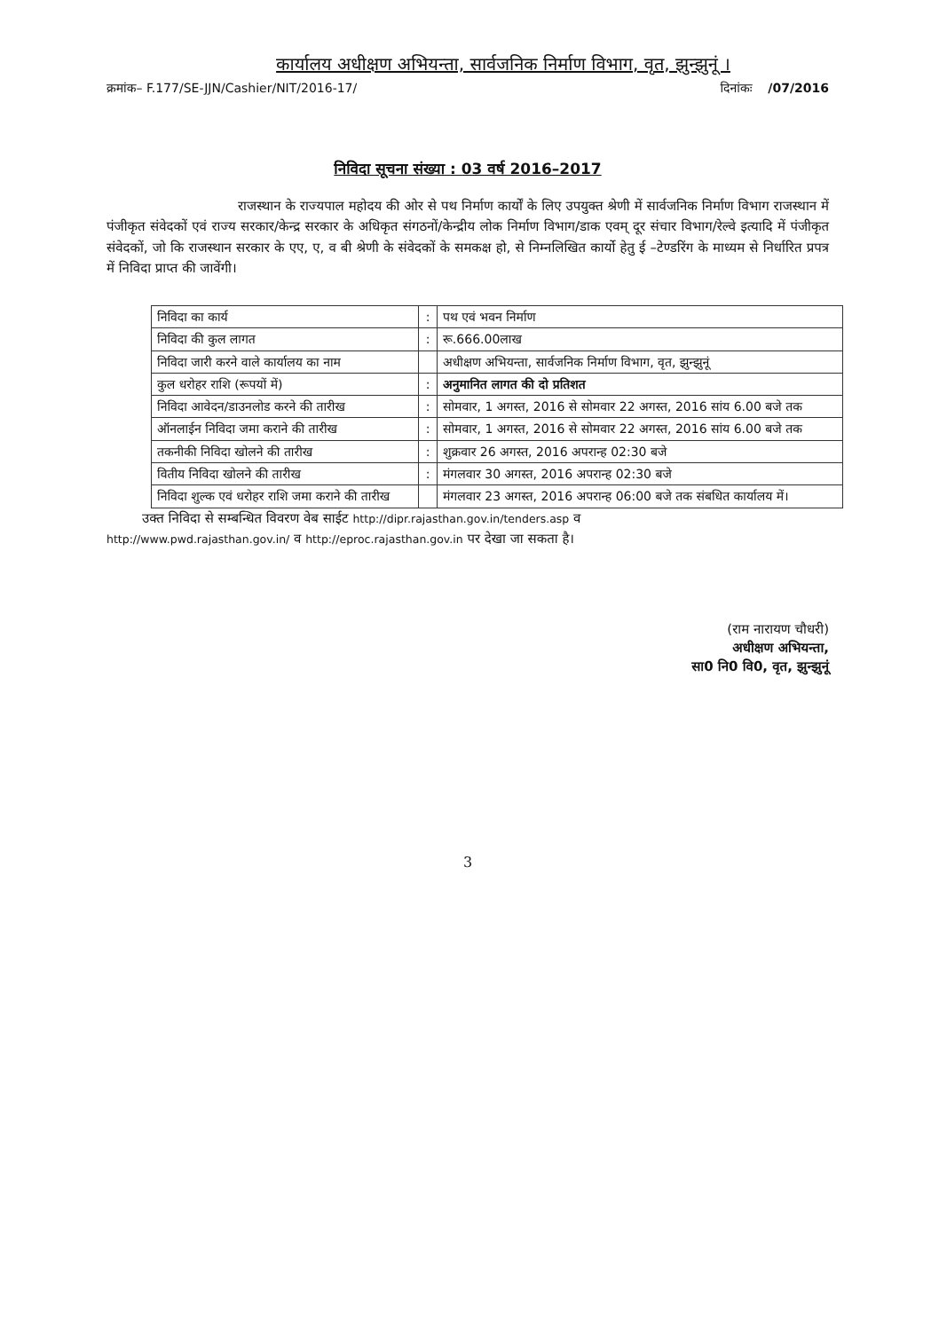कार्यालय अधीक्षण अभियन्ता, सार्वजनिक निर्माण विभाग, वृत, झुन्झुनूं ।
क्रमांक– F.177/SE-JJN/Cashier/NIT/2016-17/ दिनांकः /07/2016
निविदा सूचना संख्या : 03 वर्ष 2016–2017
राजस्थान के राज्यपाल महोदय की ओर से पथ निर्माण कार्यों के लिए उपयुक्त श्रेणी में सार्वजनिक निर्माण विभाग राजस्थान में पंजीकृत संवेदकों एवं राज्य सरकार/केन्द्र सरकार के अधिकृत संगठनों/केन्द्रीय लोक निर्माण विभाग/डाक एवम् दूर संचार विभाग/रेल्वे इत्यादि में पंजीकृत संवेदकों, जो कि राजस्थान सरकार के एए, ए, व बी श्रेणी के संवेदकों के समकक्ष हो, से निम्नलिखित कार्यो हेतु ई –टेण्डरिंग के माध्यम से निर्धारित प्रपत्र में निविदा प्राप्त की जावेंगी।
| निविदा का कार्य | : | पथ एवं भवन निर्माण |
| निविदा की कुल लागत | : | रू.666.00लाख |
| निविदा जारी करने वाले कार्यालय का नाम | | अधीक्षण अभियन्ता, सार्वजनिक निर्माण विभाग, वृत, झुन्झुनूं |
| कुल धरोहर राशि (रूपयों में) | : | अनुमानित लागत की दो प्रतिशत |
| निविदा आवेदन/डाउनलोड करने की तारीख | : | सोमवार, 1 अगस्त, 2016 से सोमवार 22 अगस्त, 2016 सांय 6.00 बजे तक |
| ऑनलाईन निविदा जमा कराने की तारीख | : | सोमवार, 1 अगस्त, 2016 से सोमवार 22 अगस्त, 2016 सांय 6.00 बजे तक |
| तकनीकी निविदा खोलने की तारीख | : | शुक्रवार 26 अगस्त, 2016 अपरान्ह 02:30 बजे |
| वितीय निविदा खोलने की तारीख | : | मंगलवार 30 अगस्त, 2016 अपरान्ह 02:30 बजे |
| निविदा शुल्क एवं धरोहर राशि जमा कराने की तारीख | | मंगलवार 23 अगस्त, 2016 अपरान्ह 06:00 बजे तक संबधित कार्यालय में। |
उक्त निविदा से सम्बन्धित विवरण वेब साईट http://dipr.rajasthan.gov.in/tenders.asp व
http://www.pwd.rajasthan.gov.in/ व http://eproc.rajasthan.gov.in पर देखा जा सकता है।
(राम नारायण चौधरी)
अधीक्षण अभियन्ता,
सा0 नि0 वि0, वृत, झुन्झुनूं
3